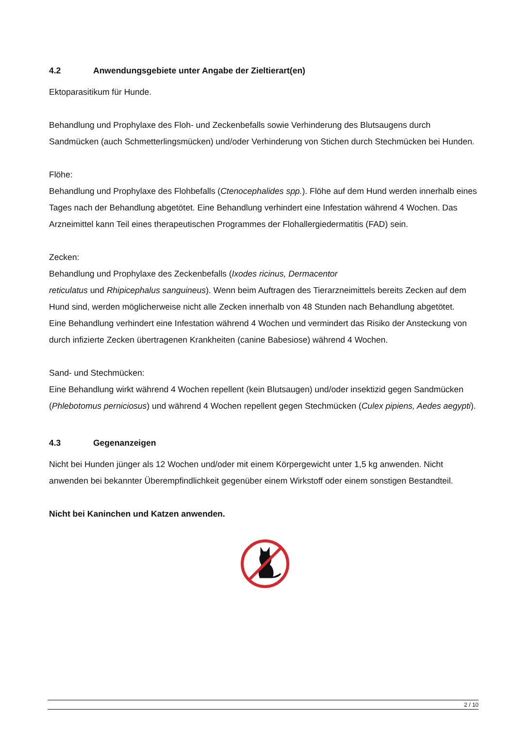4.2 Anwendungsgebiete unter Angabe der Zieltierart(en)
Ektoparasitikum für Hunde.
Behandlung und Prophylaxe des Floh- und Zeckenbefalls sowie Verhinderung des Blutsaugens durch Sandmücken (auch Schmetterlingsmücken) und/oder Verhinderung von Stichen durch Stechmücken bei Hunden.
Flöhe:
Behandlung und Prophylaxe des Flohbefalls (Ctenocephalides spp.). Flöhe auf dem Hund werden innerhalb eines Tages nach der Behandlung abgetötet. Eine Behandlung verhindert eine Infestation während 4 Wochen. Das Arzneimittel kann Teil eines therapeutischen Programmes der Flohallergiedermatitis (FAD) sein.
Zecken:
Behandlung und Prophylaxe des Zeckenbefalls (Ixodes ricinus, Dermacentor
reticulatus und Rhipicephalus sanguineus). Wenn beim Auftragen des Tierarzneimittels bereits Zecken auf dem Hund sind, werden möglicherweise nicht alle Zecken innerhalb von 48 Stunden nach Behandlung abgetötet.
Eine Behandlung verhindert eine Infestation während 4 Wochen und vermindert das Risiko der Ansteckung von durch infizierte Zecken übertragenen Krankheiten (canine Babesiose) während 4 Wochen.
Sand- und Stechmücken:
Eine Behandlung wirkt während 4 Wochen repellent (kein Blutsaugen) und/oder insektizid gegen Sandmücken (Phlebotomus perniciosus) und während 4 Wochen repellent gegen Stechmücken (Culex pipiens, Aedes aegypti).
4.3 Gegenanzeigen
Nicht bei Hunden jünger als 12 Wochen und/oder mit einem Körpergewicht unter 1,5 kg anwenden. Nicht anwenden bei bekannter Überempfindlichkeit gegenüber einem Wirkstoff oder einem sonstigen Bestandteil.
Nicht bei Kaninchen und Katzen anwenden.
2 / 10